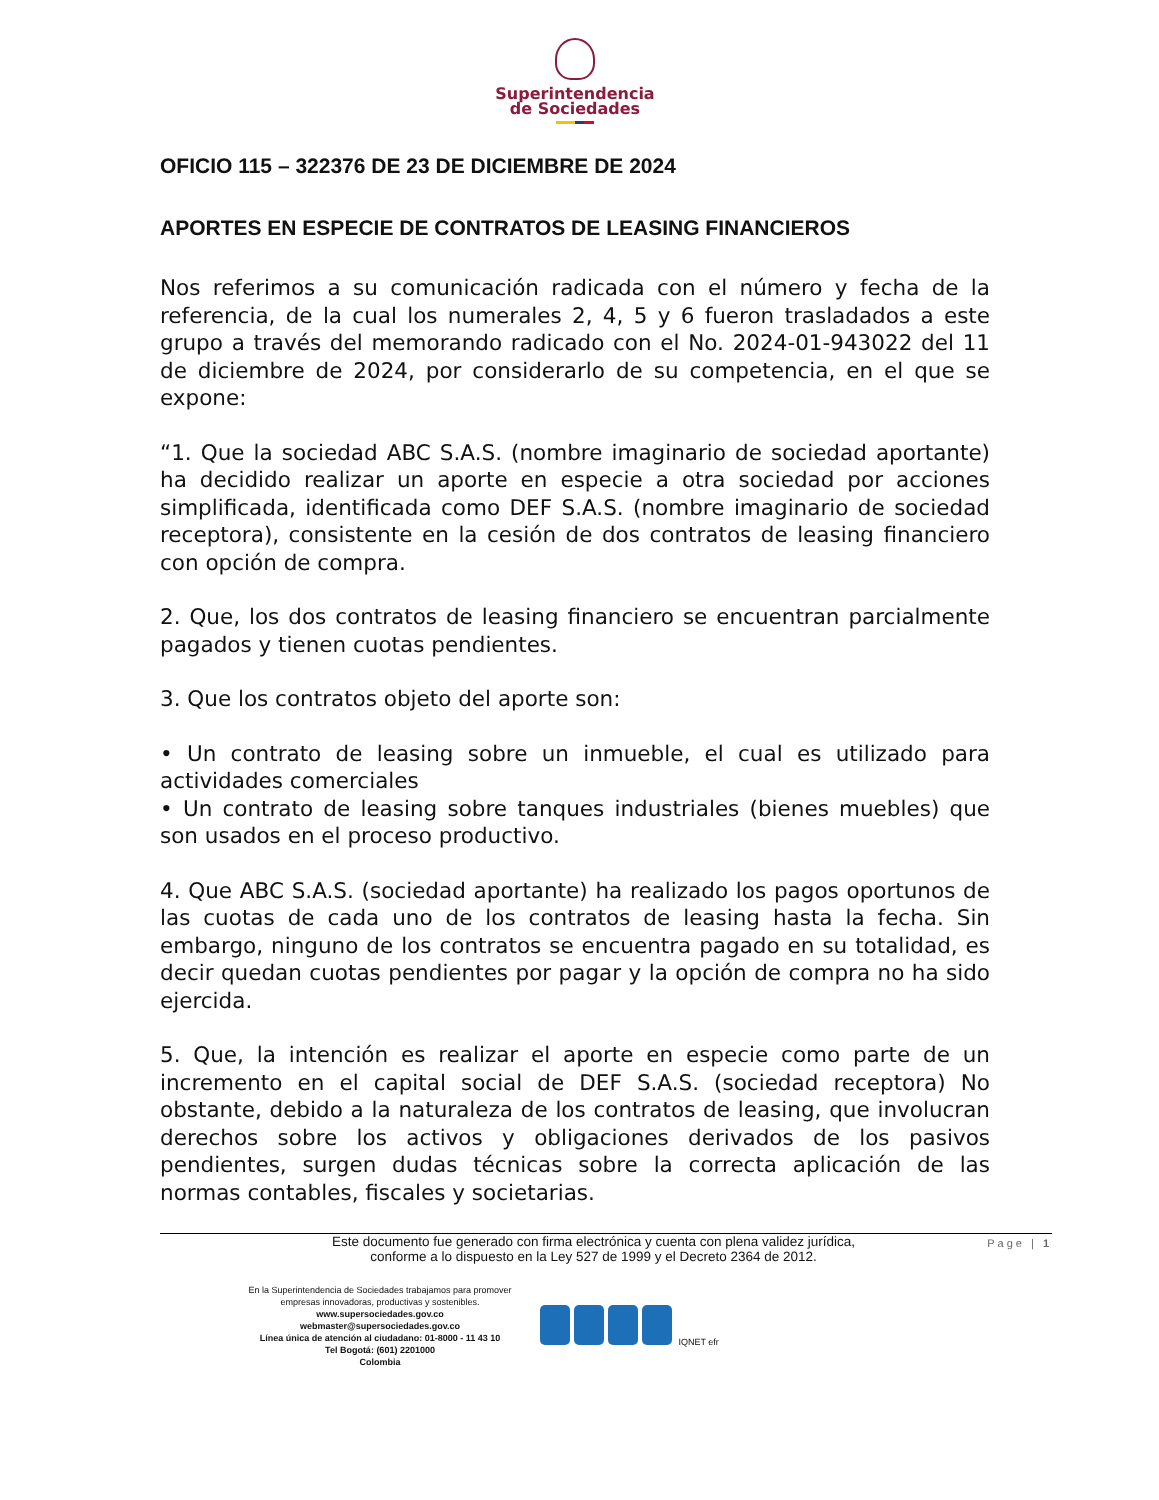Superintendencia
de Sociedades
OFICIO 115 – 322376 DE 23 DE DICIEMBRE DE 2024
APORTES EN ESPECIE DE CONTRATOS DE LEASING FINANCIEROS
Nos referimos a su comunicación radicada con el número y fecha de la referencia, de la cual los numerales 2, 4, 5 y 6 fueron trasladados a este grupo a través del memorando radicado con el No. 2024-01-943022 del 11 de diciembre de 2024, por considerarlo de su competencia, en el que se expone:
“1. Que la sociedad ABC S.A.S. (nombre imaginario de sociedad aportante) ha decidido realizar un aporte en especie a otra sociedad por acciones simplificada, identificada como DEF S.A.S. (nombre imaginario de sociedad receptora), consistente en la cesión de dos contratos de leasing financiero con opción de compra.
2. Que, los dos contratos de leasing financiero se encuentran parcialmente pagados y tienen cuotas pendientes.
3. Que los contratos objeto del aporte son:
• Un contrato de leasing sobre un inmueble, el cual es utilizado para actividades comerciales
• Un contrato de leasing sobre tanques industriales (bienes muebles) que son usados en el proceso productivo.
4. Que ABC S.A.S. (sociedad aportante) ha realizado los pagos oportunos de las cuotas de cada uno de los contratos de leasing hasta la fecha. Sin embargo, ninguno de los contratos se encuentra pagado en su totalidad, es decir quedan cuotas pendientes por pagar y la opción de compra no ha sido ejercida.
5. Que, la intención es realizar el aporte en especie como parte de un incremento en el capital social de DEF S.A.S. (sociedad receptora) No obstante, debido a la naturaleza de los contratos de leasing, que involucran derechos sobre los activos y obligaciones derivados de los pasivos pendientes, surgen dudas técnicas sobre la correcta aplicación de las normas contables, fiscales y societarias.
Este documento fue generado con firma electrónica y cuenta con plena validez jurídica,
conforme a lo dispuesto en la Ley 527 de 1999 y el Decreto 2364 de 2012.
Page | 1
En la Superintendencia de Sociedades trabajamos para promover empresas innovadoras, productivas y sostenibles.
www.supersociedades.gov.co
webmaster@supersociedades.gov.co
Línea única de atención al ciudadano: 01-8000 - 11 43 10
Tel Bogotá: (601) 2201000
Colombia
IQNET efr